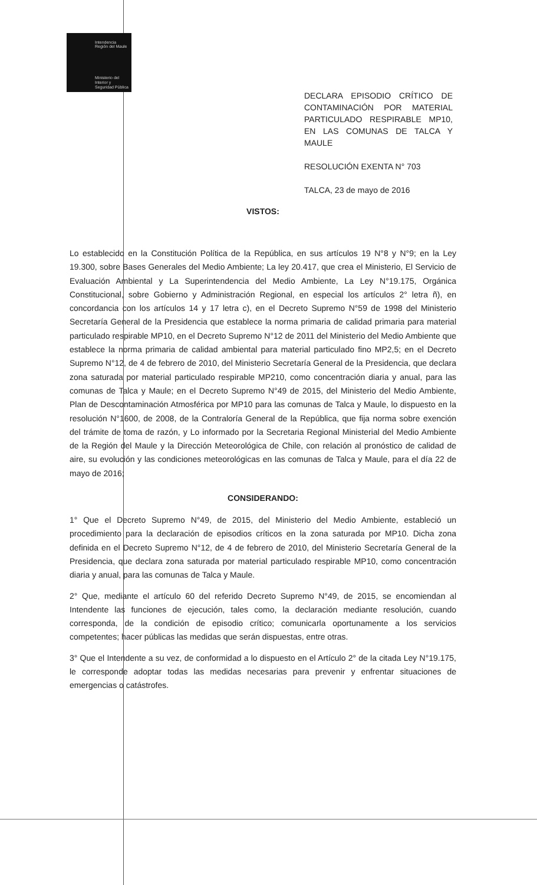Intendencia
Región del Maule
Ministerio del
Interior y
Seguridad Pública
DECLARA EPISODIO CRÍTICO DE CONTAMINACIÓN POR MATERIAL PARTICULADO RESPIRABLE MP10, EN LAS COMUNAS DE TALCA Y MAULE
RESOLUCIÓN EXENTA N° 703
TALCA, 23 de mayo de 2016
VISTOS:
Lo establecido en la Constitución Política de la República, en sus artículos 19 N°8 y N°9; en la Ley 19.300, sobre Bases Generales del Medio Ambiente; La ley 20.417, que crea el Ministerio, El Servicio de Evaluación Ambiental y La Superintendencia del Medio Ambiente, La Ley N°19.175, Orgánica Constitucional, sobre Gobierno y Administración Regional, en especial los artículos 2° letra ñ), en concordancia con los artículos 14 y 17 letra c), en el Decreto Supremo N°59 de 1998 del Ministerio Secretaría General de la Presidencia que establece la norma primaria de calidad primaria para material particulado respirable MP10, en el Decreto Supremo N°12 de 2011 del Ministerio del Medio Ambiente que establece la norma primaria de calidad ambiental para material particulado fino MP2,5; en el Decreto Supremo N°12, de 4 de febrero de 2010, del Ministerio Secretaría General de la Presidencia, que declara zona saturada por material particulado respirable MP210, como concentración diaria y anual, para las comunas de Talca y Maule; en el Decreto Supremo N°49 de 2015, del Ministerio del Medio Ambiente, Plan de Descontaminación Atmosférica por MP10 para las comunas de Talca y Maule, lo dispuesto en la resolución N°1600, de 2008, de la Contraloría General de la República, que fija norma sobre exención del trámite de toma de razón, y Lo informado por la Secretaria Regional Ministerial del Medio Ambiente de la Región del Maule y la Dirección Meteorológica de Chile, con relación al pronóstico de calidad de aire, su evolución y las condiciones meteorológicas en las comunas de Talca y Maule, para el día 22 de mayo de 2016;
CONSIDERANDO:
1° Que el Decreto Supremo N°49, de 2015, del Ministerio del Medio Ambiente, estableció un procedimiento para la declaración de episodios críticos en la zona saturada por MP10. Dicha zona definida en el Decreto Supremo N°12, de 4 de febrero de 2010, del Ministerio Secretaría General de la Presidencia, que declara zona saturada por material particulado respirable MP10, como concentración diaria y anual, para las comunas de Talca y Maule.
2° Que, mediante el artículo 60 del referido Decreto Supremo N°49, de 2015, se encomiendan al Intendente las funciones de ejecución, tales como, la declaración mediante resolución, cuando corresponda, de la condición de episodio crítico; comunicarla oportunamente a los servicios competentes; hacer públicas las medidas que serán dispuestas, entre otras.
3° Que el Intendente a su vez, de conformidad a lo dispuesto en el Artículo 2° de la citada Ley N°19.175, le corresponde adoptar todas las medidas necesarias para prevenir y enfrentar situaciones de emergencias o catástrofes.